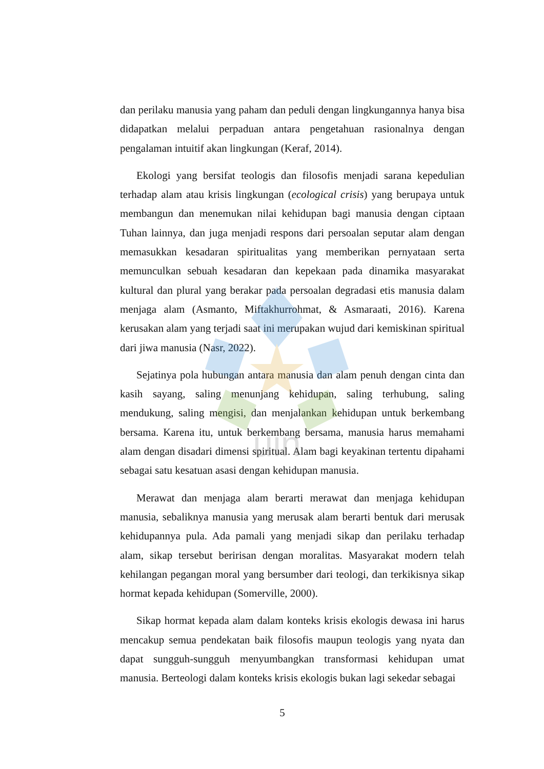uin
dan perilaku manusia yang paham dan peduli dengan lingkungannya hanya bisa didapatkan melalui perpaduan antara pengetahuan rasionalnya dengan pengalaman intuitif akan lingkungan (Keraf, 2014).
Ekologi yang bersifat teologis dan filosofis menjadi sarana kepedulian terhadap alam atau krisis lingkungan (ecological crisis) yang berupaya untuk membangun dan menemukan nilai kehidupan bagi manusia dengan ciptaan Tuhan lainnya, dan juga menjadi respons dari persoalan seputar alam dengan memasukkan kesadaran spiritualitas yang memberikan pernyataan serta memunculkan sebuah kesadaran dan kepekaan pada dinamika masyarakat kultural dan plural yang berakar pada persoalan degradasi etis manusia dalam menjaga alam (Asmanto, Miftakhurrohmat, & Asmaraati, 2016). Karena kerusakan alam yang terjadi saat ini merupakan wujud dari kemiskinan spiritual dari jiwa manusia (Nasr, 2022).
Sejatinya pola hubungan antara manusia dan alam penuh dengan cinta dan kasih sayang, saling menunjang kehidupan, saling terhubung, saling mendukung, saling mengisi, dan menjalankan kehidupan untuk berkembang bersama. Karena itu, untuk berkembang bersama, manusia harus memahami alam dengan disadari dimensi spiritual. Alam bagi keyakinan tertentu dipahami sebagai satu kesatuan asasi dengan kehidupan manusia.
Merawat dan menjaga alam berarti merawat dan menjaga kehidupan manusia, sebaliknya manusia yang merusak alam berarti bentuk dari merusak kehidupannya pula. Ada pamali yang menjadi sikap dan perilaku terhadap alam, sikap tersebut beririsan dengan moralitas. Masyarakat modern telah kehilangan pegangan moral yang bersumber dari teologi, dan terkikisnya sikap hormat kepada kehidupan (Somerville, 2000).
Sikap hormat kepada alam dalam konteks krisis ekologis dewasa ini harus mencakup semua pendekatan baik filosofis maupun teologis yang nyata dan dapat sungguh-sungguh menyumbangkan transformasi kehidupan umat manusia. Berteologi dalam konteks krisis ekologis bukan lagi sekedar sebagai
5